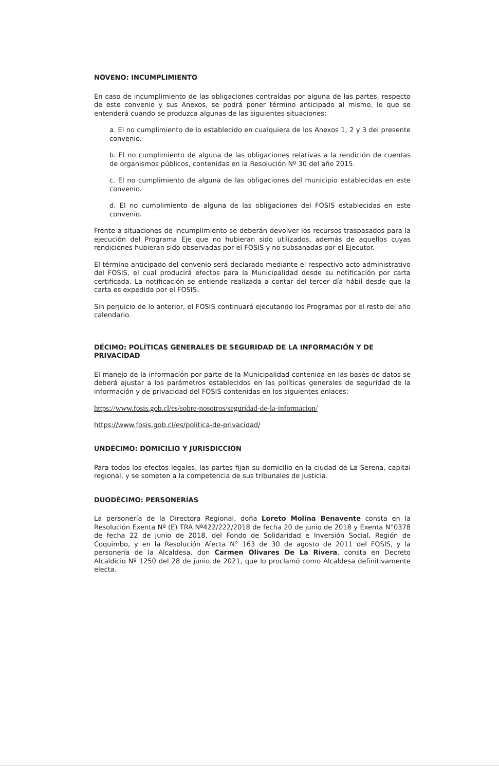NOVENO: INCUMPLIMIENTO
En caso de incumplimiento de las obligaciones contraídas por alguna de las partes, respecto de este convenio y sus Anexos, se podrá poner término anticipado al mismo, lo que se entenderá cuando se produzca algunas de las siguientes situaciones:
a. El no cumplimiento de lo establecido en cualquiera de los Anexos 1, 2 y 3 del presente convenio.
b. El no cumplimiento de alguna de las obligaciones relativas a la rendición de cuentas de organismos públicos, contenidas en la Resolución Nº 30 del año 2015.
c. El no cumplimiento de alguna de las obligaciones del municipio establecidas en este convenio.
d. El no cumplimiento de alguna de las obligaciones del FOSIS establecidas en este convenio.
Frente a situaciones de incumplimiento se deberán devolver los recursos traspasados para la ejecución del Programa Eje que no hubieran sido utilizados, además de aquellos cuyas rendiciones hubieran sido observadas por el FOSIS y no subsanadas por el Ejecutor.
El término anticipado del convenio será declarado mediante el respectivo acto administrativo del FOSIS, el cual producirá efectos para la Municipalidad desde su notificación por carta certificada. La notificación se entiende realizada a contar del tercer día hábil desde que la carta es expedida por el FOSIS.
Sin perjuicio de lo anterior, el FOSIS continuará ejecutando los Programas por el resto del año calendario.
DÉCIMO: POLÍTICAS GENERALES DE SEGURIDAD DE LA INFORMACIÓN Y DE PRIVACIDAD
El manejo de la información por parte de la Municipalidad contenida en las bases de datos se deberá ajustar a los parámetros establecidos en las políticas generales de seguridad de la información y de privacidad del FOSIS contenidas en los siguientes enlaces:
https://www.fosis.gob.cl/es/sobre-nosotros/seguridad-de-la-informacion/
https://www.fosis.gob.cl/es/politica-de-privacidad/
UNDÉCIMO: DOMICILIO Y JURISDICCIÓN
Para todos los efectos legales, las partes fijan su domicilio en la ciudad de La Serena, capital regional, y se someten a la competencia de sus tribunales de Justicia.
DUODÉCIMO: PERSONERÍAS
La personería de la Directora Regional, doña Loreto Molina Benavente consta en la Resolución Exenta Nº (E) TRA Nº422/222/2018 de fecha 20 de junio de 2018 y Exenta N°0378 de fecha 22 de junio de 2018, del Fondo de Solidaridad e Inversión Social, Región de Coquimbo, y en la Resolución Afecta N° 163 de 30 de agosto de 2011 del FOSIS, y la personería de la Alcaldesa, don Carmen Olivares De La Rivera, consta en Decreto Alcaldicio Nº 1250 del 28 de junio de 2021, que lo proclamó como Alcaldesa definitivamente electa.